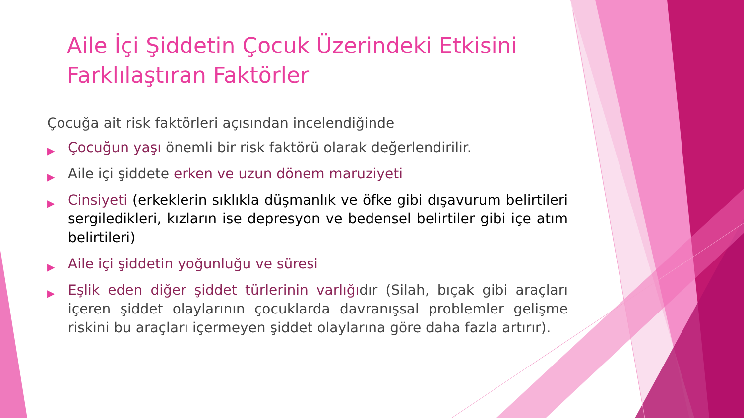Aile İçi Şiddetin Çocuk Üzerindeki Etkisini Farklılaştıran Faktörler
Çocuğa ait risk faktörleri açısından incelendiğinde
▶ Çocuğun yaşı önemli bir risk faktörü olarak değerlendirilir.
▶ Aile içi şiddete erken ve uzun dönem maruziyeti
▶ Cinsiyeti (erkeklerin sıklıkla düşmanlık ve öfke gibi dışavurum belirtileri sergiledikleri, kızların ise depresyon ve bedensel belirtiler gibi içe atım belirtileri)
▶ Aile içi şiddetin yoğunluğu ve süresi
▶ Eşlik eden diğer şiddet türlerinin varlığıdır (Silah, bıçak gibi araçları içeren şiddet olaylarının çocuklarda davranışsal problemler gelişme riskini bu araçları içermeyen şiddet olaylarına göre daha fazla artırır).